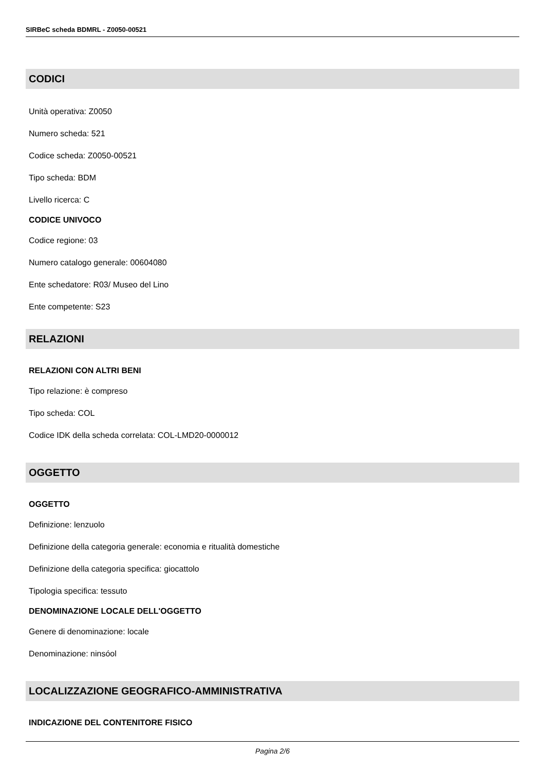SIRBeC scheda BDMRL - Z0050-00521
CODICI
Unità operativa: Z0050
Numero scheda: 521
Codice scheda: Z0050-00521
Tipo scheda: BDM
Livello ricerca: C
CODICE UNIVOCO
Codice regione: 03
Numero catalogo generale: 00604080
Ente schedatore: R03/ Museo del Lino
Ente competente: S23
RELAZIONI
RELAZIONI CON ALTRI BENI
Tipo relazione: è compreso
Tipo scheda: COL
Codice IDK della scheda correlata: COL-LMD20-0000012
OGGETTO
OGGETTO
Definizione: lenzuolo
Definizione della categoria generale: economia e ritualità domestiche
Definizione della categoria specifica: giocattolo
Tipologia specifica: tessuto
DENOMINAZIONE LOCALE DELL'OGGETTO
Genere di denominazione: locale
Denominazione: ninsóol
LOCALIZZAZIONE GEOGRAFICO-AMMINISTRATIVA
INDICAZIONE DEL CONTENITORE FISICO
Pagina 2/6